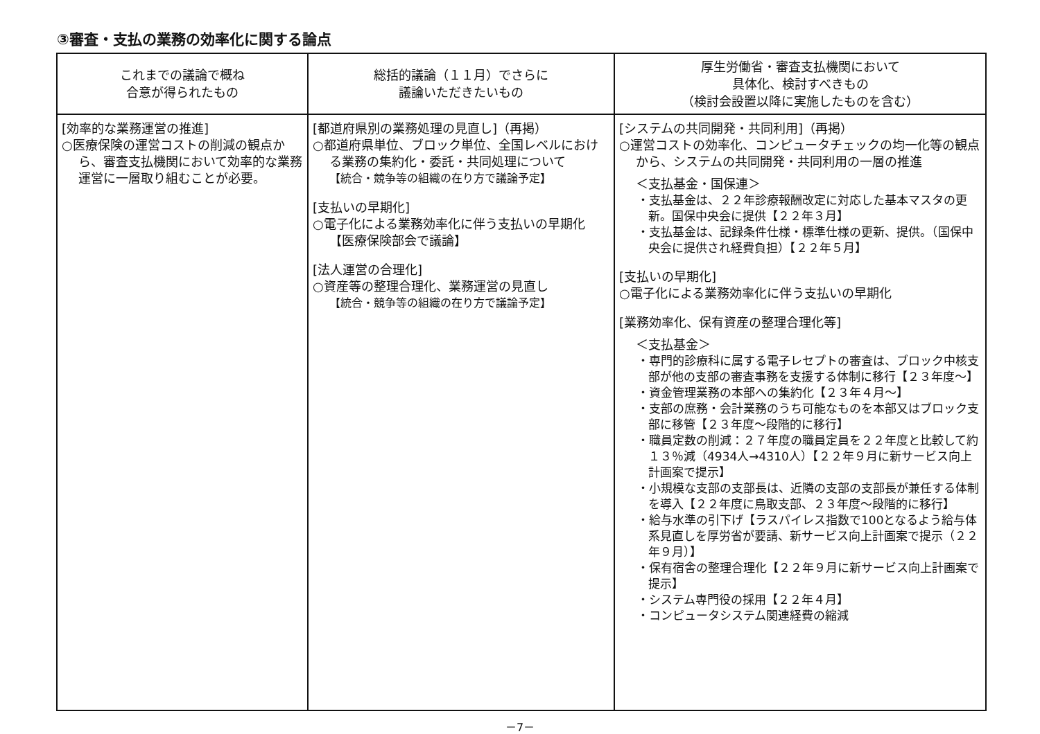③審査・支払の業務の効率化に関する論点
| これまでの議論で概ね 合意が得られたもの | 総括的議論（１１月）でさらに 議論いただきたいもの | 厚生労働省・審査支払機関において 具体化、検討すべきもの （検討会設置以降に実施したものを含む） |
| --- | --- | --- |
| [効率的な業務運営の推進] ○医療保険の運営コストの削減の観点から、審査支払機関において効率的な業務運営に一層取り組むことが必要。 | [都道府県別の業務処理の見直し]（再掲） ○都道府県単位、ブロック単位、全国レベルにおける業務の集約化・委託・共同処理について 【統合・競争等の組織の在り方で議論予定】 [支払いの早期化] ○電子化による業務効率化に伴う支払いの早期化【医療保険部会で議論】 [法人運営の合理化] ○資産等の整理合理化、業務運営の見直し 【統合・競争等の組織の在り方で議論予定】 | [システムの共同開発・共同利用]（再掲） ○運営コストの効率化、コンピュータチェックの均一化等の観点から、システムの共同開発・共同利用の一層の推進 ＜支払基金・国保連＞ ・支払基金は、２２年診療報酬改定に対応した基本マスタの更新。国保中央会に提供【２２年３月】 ・支払基金は、記録条件仕様・標準仕様の更新、提供。（国保中央会に提供され経費負担）【２２年５月】 [支払いの早期化] ○電子化による業務効率化に伴う支払いの早期化 [業務効率化、保有資産の整理合理化等] ＜支払基金＞ ・専門的診療科に属する電子レセプトの審査は、ブロック中核支部が他の支部の審査事務を支援する体制に移行【２３年度～】 ・資金管理業務の本部への集約化【２３年４月～】 ・支部の庶務・会計業務のうち可能なものを本部又はブロック支部に移管【２３年度～段階的に移行】 ・職員定数の削減：２７年度の職員定員を２２年度と比較して約１３％減（4934人→4310人）【２２年９月に新サービス向上計画案で提示】 ・小規模な支部の支部長は、近隣の支部の支部長が兼任する体制を導入【２２年度に鳥取支部、２３年度～段階的に移行】 ・給与水準の引下げ【ラスパイレス指数で100となるよう給与体系見直しを厚労省が要請、新サービス向上計画案で提示（２２年９月）】 ・保有宿舎の整理合理化【２２年９月に新サービス向上計画案で提示】 ・システム専門役の採用【２２年４月】 ・コンピュータシステム関連経費の縮減 |
－7－